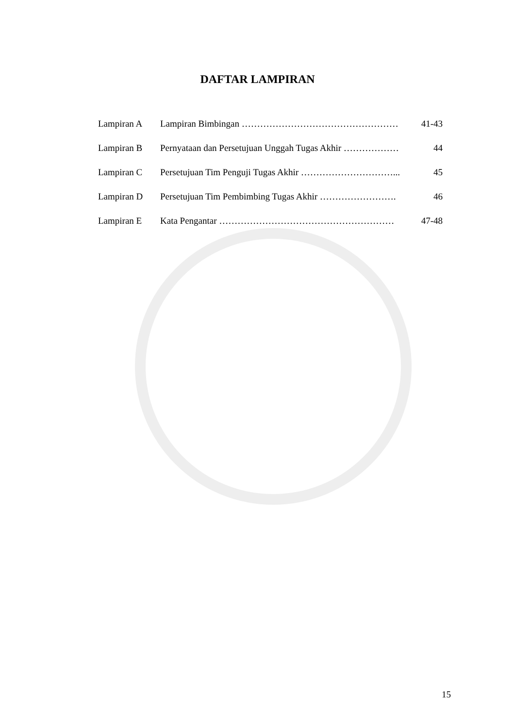DAFTAR LAMPIRAN
Lampiran A Lampiran Bimbingan …………………………………………… 41-43
Lampiran B Pernyataan dan Persetujuan Unggah Tugas Akhir ……………… 44
Lampiran C Persetujuan Tim Penguji Tugas Akhir …………………………... 45
Lampiran D Persetujuan Tim Pembimbing Tugas Akhir ……………………. 46
Lampiran E Kata Pengantar ………………………………………………… 47-48
15